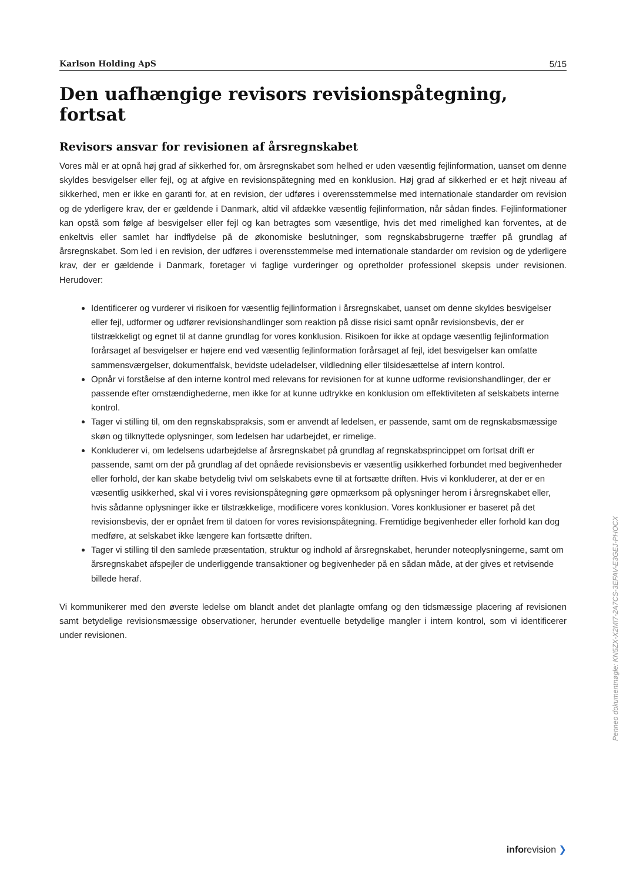Karlson Holding ApS 5/15
Den uafhængige revisors revisionspåtegning, fortsat
Revisors ansvar for revisionen af årsregnskabet
Vores mål er at opnå høj grad af sikkerhed for, om årsregnskabet som helhed er uden væsentlig fejlinformation, uanset om denne skyldes besvigelser eller fejl, og at afgive en revisionspåtegning med en konklusion. Høj grad af sikkerhed er et højt niveau af sikkerhed, men er ikke en garanti for, at en revision, der udføres i overensstemmelse med internationale standarder om revision og de yderligere krav, der er gældende i Danmark, altid vil afdække væsentlig fejlinformation, når sådan findes. Fejlinformationer kan opstå som følge af besvigelser eller fejl og kan betragtes som væsentlige, hvis det med rimelighed kan forventes, at de enkeltvis eller samlet har indflydelse på de økonomiske beslutninger, som regnskabsbrugerne træffer på grundlag af årsregnskabet. Som led i en revision, der udføres i overensstemmelse med internationale standarder om revision og de yderligere krav, der er gældende i Danmark, foretager vi faglige vurderinger og opretholder professionel skepsis under revisionen. Herudover:
Identificerer og vurderer vi risikoen for væsentlig fejlinformation i årsregnskabet, uanset om denne skyldes besvigelser eller fejl, udformer og udfører revisionshandlinger som reaktion på disse risici samt opnår revisionsbevis, der er tilstrækkeligt og egnet til at danne grundlag for vores konklusion. Risikoen for ikke at opdage væsentlig fejlinformation forårsaget af besvigelser er højere end ved væsentlig fejlinformation forårsaget af fejl, idet besvigelser kan omfatte sammensværgelser, dokumentfalsk, bevidste udeladelser, vildledning eller tilsidesættelse af intern kontrol.
Opnår vi forståelse af den interne kontrol med relevans for revisionen for at kunne udforme revisionshandlinger, der er passende efter omstændighederne, men ikke for at kunne udtrykke en konklusion om effektiviteten af selskabets interne kontrol.
Tager vi stilling til, om den regnskabspraksis, som er anvendt af ledelsen, er passende, samt om de regnskabsmæssige skøn og tilknyttede oplysninger, som ledelsen har udarbejdet, er rimelige.
Konkluderer vi, om ledelsens udarbejdelse af årsregnskabet på grundlag af regnskabsprincippet om fortsat drift er passende, samt om der på grundlag af det opnåede revisionsbevis er væsentlig usikkerhed forbundet med begivenheder eller forhold, der kan skabe betydelig tvivl om selskabets evne til at fortsætte driften. Hvis vi konkluderer, at der er en væsentlig usikkerhed, skal vi i vores revisionspåtegning gøre opmærksom på oplysninger herom i årsregnskabet eller, hvis sådanne oplysninger ikke er tilstrækkelige, modificere vores konklusion. Vores konklusioner er baseret på det revisionsbevis, der er opnået frem til datoen for vores revisionspåtegning. Fremtidige begivenheder eller forhold kan dog medføre, at selskabet ikke længere kan fortsætte driften.
Tager vi stilling til den samlede præsentation, struktur og indhold af årsregnskabet, herunder noteoplysningerne, samt om årsregnskabet afspejler de underliggende transaktioner og begivenheder på en sådan måde, at der gives et retvisende billede heraf.
Vi kommunikerer med den øverste ledelse om blandt andet det planlagte omfang og den tidsmæssige placering af revisionen samt betydelige revisionsmæssige observationer, herunder eventuelle betydelige mangler i intern kontrol, som vi identificerer under revisionen.
Penneo dokumentnøgle: KN5ZX-X2MI7-2A7CS-3EFAV-E3GEJ-PHOCX
inforevision ❯